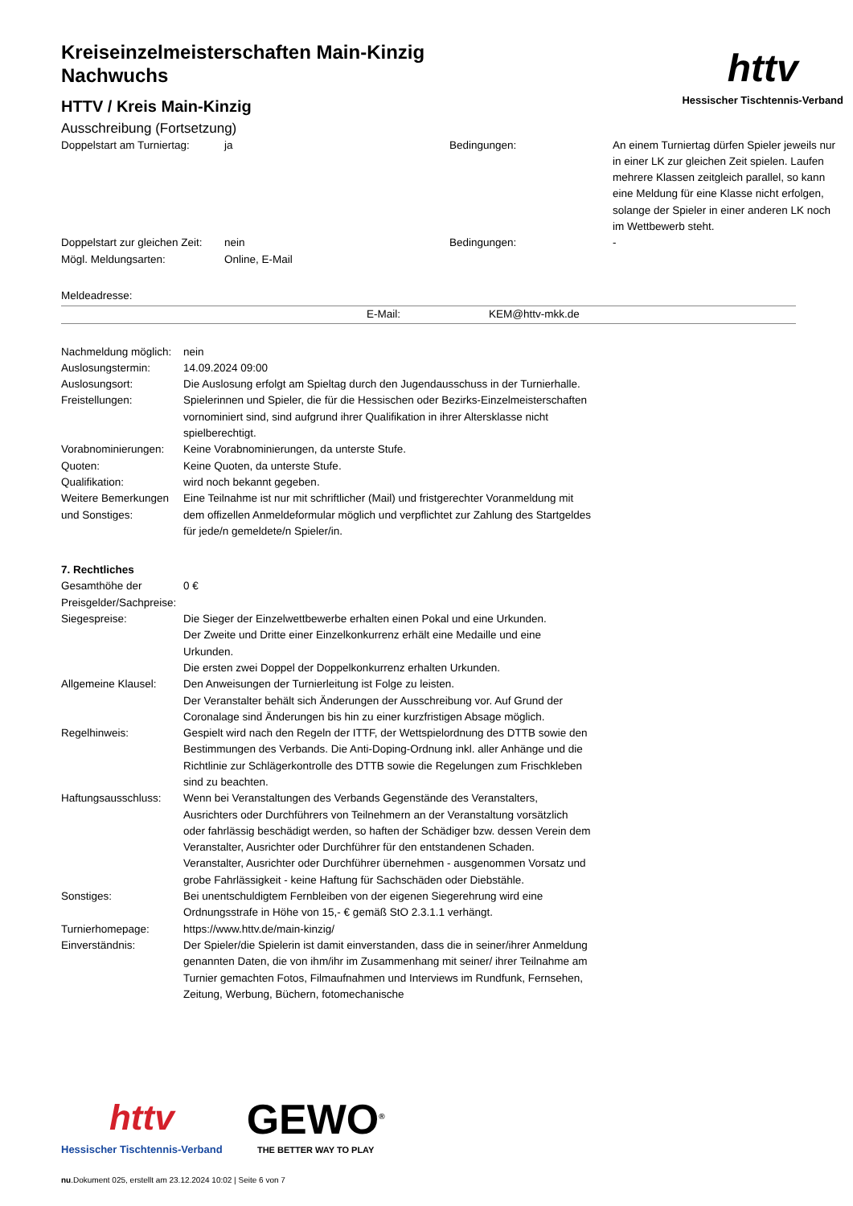httv
Hessischer Tischtennis-Verband
Kreiseinzelmeisterschaften Main-Kinzig Nachwuchs
HTTV / Kreis Main-Kinzig
Ausschreibung (Fortsetzung)
| Doppelstart am Turniertag: | ja | Bedingungen: | An einem Turniertag dürfen Spieler jeweils nur in einer LK zur gleichen Zeit spielen. Laufen mehrere Klassen zeitgleich parallel, so kann eine Meldung für eine Klasse nicht erfolgen, solange der Spieler in einer anderen LK noch im Wettbewerb steht. |
| Doppelstart zur gleichen Zeit: | nein | Bedingungen: | - |
| Mögl. Meldungsarten: | Online, E-Mail | | |
Meldeadresse:
| | E-Mail: | KEM@httv-mkk.de |
| Nachmeldung möglich: | nein |
| Auslosungstermin: | 14.09.2024 09:00 |
| Auslosungsort: | Die Auslosung erfolgt am Spieltag durch den Jugendausschuss in der Turnierhalle. |
| Freistellungen: | Spielerinnen und Spieler, die für die Hessischen oder Bezirks-Einzelmeisterschaften vornominiert sind, sind aufgrund ihrer Qualifikation in ihrer Altersklasse nicht spielberechtigt. |
| Vorabnominierungen: | Keine Vorabnominierungen, da unterste Stufe. |
| Quoten: | Keine Quoten, da unterste Stufe. |
| Qualifikation: | wird noch bekannt gegeben. |
| Weitere Bemerkungen und Sonstiges: | Eine Teilnahme ist nur mit schriftlicher (Mail) und fristgerechter Voranmeldung mit dem offizellen Anmeldeformular möglich und verpflichtet zur Zahlung des Startgeldes für jede/n gemeldete/n Spieler/in. |
7. Rechtliches
| Gesamthöhe der Preisgelder/Sachpreise: | 0 € |
| Siegespreise: | Die Sieger der Einzelwettbewerbe erhalten einen Pokal und eine Urkunden. Der Zweite und Dritte einer Einzelkonkurrenz erhält eine Medaille und eine Urkunden. Die ersten zwei Doppel der Doppelkonkurrenz erhalten Urkunden. |
| Allgemeine Klausel: | Den Anweisungen der Turnierleitung ist Folge zu leisten. Der Veranstalter behält sich Änderungen der Ausschreibung vor. Auf Grund der Coronalage sind Änderungen bis hin zu einer kurzfristigen Absage möglich. |
| Regelhinweis: | Gespielt wird nach den Regeln der ITTF, der Wettspielordnung des DTTB sowie den Bestimmungen des Verbands. Die Anti-Doping-Ordnung inkl. aller Anhänge und die Richtlinie zur Schlägerkontrolle des DTTB sowie die Regelungen zum Frischkleben sind zu beachten. |
| Haftungsausschluss: | Wenn bei Veranstaltungen des Verbands Gegenstände des Veranstalters, Ausrichters oder Durchführers von Teilnehmern an der Veranstaltung vorsätzlich oder fahrlässig beschädigt werden, so haften der Schädiger bzw. dessen Verein dem Veranstalter, Ausrichter oder Durchführer für den entstandenen Schaden. Veranstalter, Ausrichter oder Durchführer übernehmen - ausgenommen Vorsatz und grobe Fahrlässigkeit - keine Haftung für Sachschäden oder Diebstähle. |
| Sonstiges: | Bei unentschuldigtem Fernbleiben von der eigenen Siegerehrung wird eine Ordnungsstrafe in Höhe von 15,- € gemäß StO 2.3.1.1 verhängt. |
| Turnierhomepage: | https://www.httv.de/main-kinzig/ |
| Einverständnis: | Der Spieler/die Spielerin ist damit einverstanden, dass die in seiner/ihrer Anmeldung genannten Daten, die von ihm/ihr im Zusammenhang mit seiner/ ihrer Teilnahme am Turnier gemachten Fotos, Filmaufnahmen und Interviews im Rundfunk, Fernsehen, Zeitung, Werbung, Büchern, fotomechanische |
httv
Hessischer Tischtennis-Verband
GEWO<sup>®</sup>
THE BETTER WAY TO PLAY
nu.Dokument 025, erstellt am 23.12.2024 10:02 | Seite 6 von 7